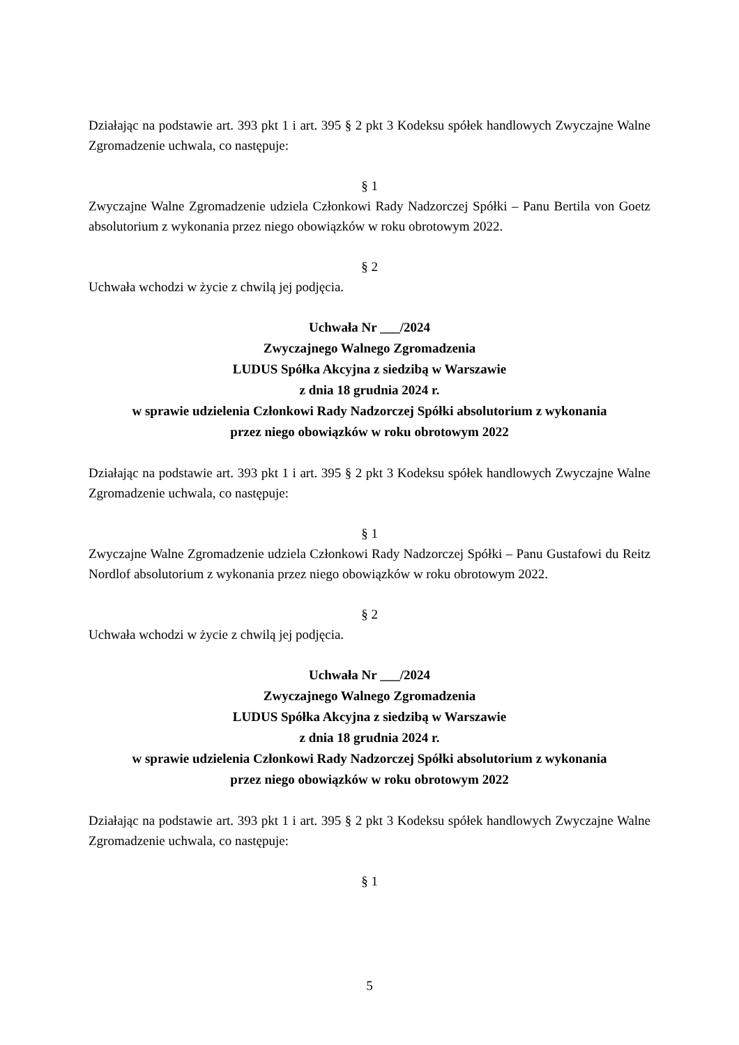Działając na podstawie art. 393 pkt 1 i art. 395 § 2 pkt 3 Kodeksu spółek handlowych Zwyczajne Walne Zgromadzenie uchwala, co następuje:
§ 1
Zwyczajne Walne Zgromadzenie udziela Członkowi Rady Nadzorczej Spółki – Panu Bertila von Goetz absolutorium z wykonania przez niego obowiązków w roku obrotowym 2022.
§ 2
Uchwała wchodzi w życie z chwilą jej podjęcia.
Uchwała Nr ___/2024
Zwyczajnego Walnego Zgromadzenia
LUDUS Spółka Akcyjna z siedzibą w Warszawie
z dnia 18 grudnia 2024 r.
w sprawie udzielenia Członkowi Rady Nadzorczej Spółki absolutorium z wykonania
przez niego obowiązków w roku obrotowym 2022
Działając na podstawie art. 393 pkt 1 i art. 395 § 2 pkt 3 Kodeksu spółek handlowych Zwyczajne Walne Zgromadzenie uchwala, co następuje:
§ 1
Zwyczajne Walne Zgromadzenie udziela Członkowi Rady Nadzorczej Spółki – Panu Gustafowi du Reitz Nordlof absolutorium z wykonania przez niego obowiązków w roku obrotowym 2022.
§ 2
Uchwała wchodzi w życie z chwilą jej podjęcia.
Uchwała Nr ___/2024
Zwyczajnego Walnego Zgromadzenia
LUDUS Spółka Akcyjna z siedzibą w Warszawie
z dnia 18 grudnia 2024 r.
w sprawie udzielenia Członkowi Rady Nadzorczej Spółki absolutorium z wykonania
przez niego obowiązków w roku obrotowym 2022
Działając na podstawie art. 393 pkt 1 i art. 395 § 2 pkt 3 Kodeksu spółek handlowych Zwyczajne Walne Zgromadzenie uchwala, co następuje:
§ 1
5